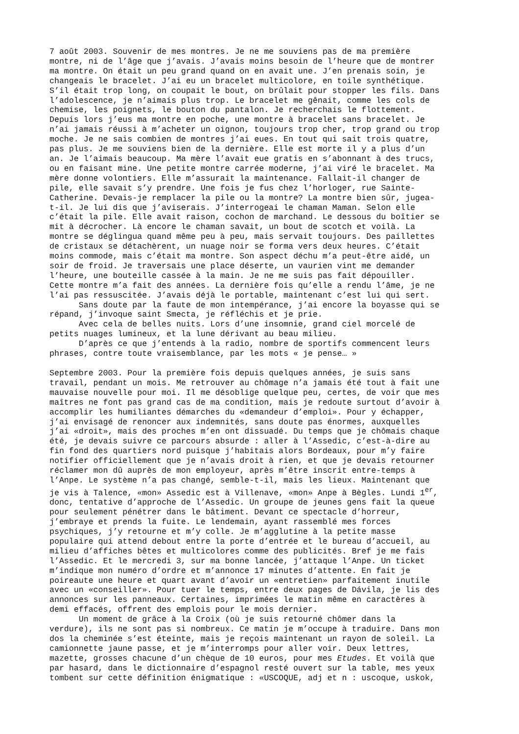7 août 2003. Souvenir de mes montres. Je ne me souviens pas de ma première montre, ni de l’âge que j’avais. J’avais moins besoin de l’heure que de montrer ma montre. On était un peu grand quand on en avait une. J’en prenais soin, je changeais le bracelet. J’ai eu un bracelet multicolore, en toile synthétique. S’il était trop long, on coupait le bout, on brûlait pour stopper les fils. Dans l’adolescence, je n’aimais plus trop. Le bracelet me gênait, comme les cols de chemise, les poignets, le bouton du pantalon. Je recherchais le flottement. Depuis lors j’eus ma montre en poche, une montre à bracelet sans bracelet. Je n’ai jamais réussi à m’acheter un oignon, toujours trop cher, trop grand ou trop moche. Je ne sais combien de montres j’ai eues. En tout qui sait trois quatre, pas plus. Je me souviens bien de la dernière. Elle est morte il y a plus d’un an. Je l’aimais beaucoup. Ma mère l’avait eue gratis en s’abonnant à des trucs, ou en faisant mine. Une petite montre carrée moderne, j’ai viré le bracelet. Ma mère donne volontiers. Elle m’assurait la maintenance. Fallait-il changer de pile, elle savait s’y prendre. Une fois je fus chez l’horloger, rue Sainte- Catherine. Devais-je remplacer la pile ou la montre? La montre bien sûr, jugea- t-il. Je lui dis que j’aviserais. J’interrogeai le chaman Maman. Selon elle c’était la pile. Elle avait raison, cochon de marchand. Le dessous du boîtier se mit à décrocher. Là encore le chaman savait, un bout de scotch et voilà. La montre se déglingua quand même peu à peu, mais servait toujours. Des paillettes de cristaux se détachèrent, un nuage noir se forma vers deux heures. C’était moins commode, mais c’était ma montre. Son aspect déchu m’a peut-être aidé, un soir de froid. Je traversais une place déserte, un vaurien vint me demander l’heure, une bouteille cassée à la main. Je ne me suis pas fait dépouiller. Cette montre m’a fait des années. La dernière fois qu’elle a rendu l’âme, je ne l’ai pas ressuscitée. J’avais déjà le portable, maintenant c’est lui qui sert. Sans doute par la faute de mon intempérance, j’ai encore la boyasse qui se répand, j’invoque saint Smecta, je réfléchis et je prie. Avec cela de belles nuits. Lors d’une insomnie, grand ciel morcelé de petits nuages lumineux, et la lune dérivant au beau milieu. D’après ce que j’entends à la radio, nombre de sportifs commencent leurs phrases, contre toute vraisemblance, par les mots « je pense… »
Septembre 2003. Pour la première fois depuis quelques années, je suis sans travail, pendant un mois. Me retrouver au chômage n’a jamais été tout à fait une mauvaise nouvelle pour moi. Il me désoblige quelque peu, certes, de voir que mes maîtres ne font pas grand cas de ma condition, mais je redoute surtout d’avoir à accomplir les humiliantes démarches du «demandeur d’emploi». Pour y échapper, j’ai envisagé de renoncer aux indemnités, sans doute pas énormes, auxquelles j’ai «droit», mais des proches m’en ont dissuadé. Du temps que je chômais chaque été, je devais suivre ce parcours absurde : aller à l’Assedic, c’est-à-dire au fin fond des quartiers nord puisque j’habitais alors Bordeaux, pour m’y faire notifier officiellement que je n’avais droit à rien, et que je devais retourner réclamer mon dû auprès de mon employeur, après m’être inscrit entre-temps à l’Anpe. Le système n’a pas changé, semble-t-il, mais les lieux. Maintenant que je vis à Talence, «mon» Assedic est à Villenave, «mon» Anpe à Bègles. Lundi 1<sup>er</sup>, donc, tentative d’approche de l’Assedic. Un groupe de jeunes gens fait la queue pour seulement pénétrer dans le bâtiment. Devant ce spectacle d’horreur, j’embraye et prends la fuite. Le lendemain, ayant rassemblé mes forces psychiques, j’y retourne et m’y colle. Je m’agglutine à la petite masse populaire qui attend debout entre la porte d’entrée et le bureau d’accueil, au milieu d’affiches bêtes et multicolores comme des publicités. Bref je me fais l’Assedic. Et le mercredi 3, sur ma bonne lancée, j’attaque l’Anpe. Un ticket m’indique mon numéro d’ordre et m’annonce 17 minutes d’attente. En fait je poireaute une heure et quart avant d’avoir un «entretien» parfaitement inutile avec un «conseiller». Pour tuer le temps, entre deux pages de Dávila, je lis des annonces sur les panneaux. Certaines, imprimées le matin même en caractères à demi effacés, offrent des emplois pour le mois dernier. Un moment de grâce à la Croix (où je suis retourné chômer dans la verdure), ils ne sont pas si nombreux. Ce matin je m’occupe à traduire. Dans mon dos la cheminée s’est éteinte, mais je reçois maintenant un rayon de soleil. La camionnette jaune passe, et je m’interromps pour aller voir. Deux lettres, mazette, grosses chacune d’un chèque de 10 euros, pour mes Etudes. Et voilà que par hasard, dans le dictionnaire d’espagnol resté ouvert sur la table, mes yeux tombent sur cette définition énigmatique : «USCOQUE, adj et n : uscoque, uskok,